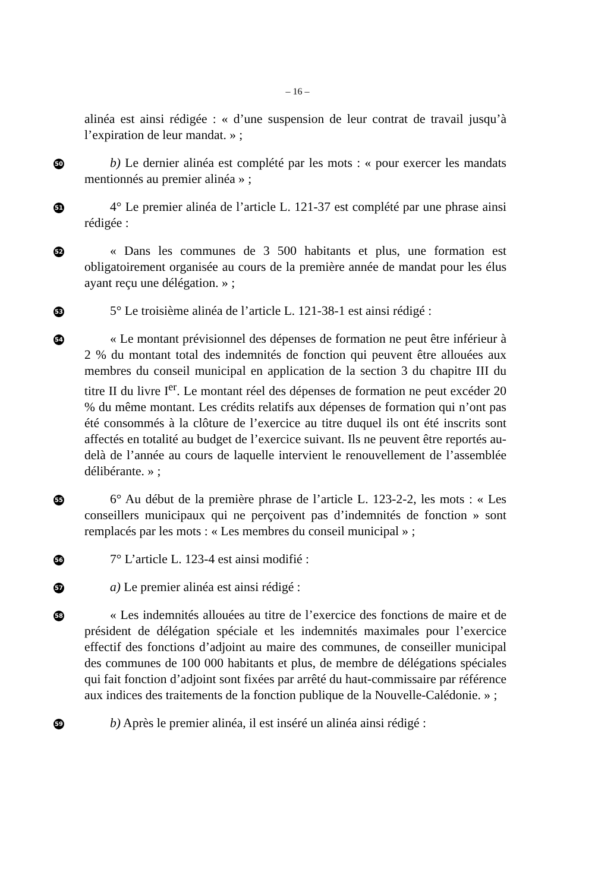– 16 –
alinéa est ainsi rédigée : « d’une suspension de leur contrat de travail jusqu’à l’expiration de leur mandat. » ;
50
b) Le dernier alinéa est complété par les mots : « pour exercer les mandats mentionnés au premier alinéa » ;
51
4° Le premier alinéa de l’article L. 121-37 est complété par une phrase ainsi rédigée :
52
« Dans les communes de 3 500 habitants et plus, une formation est obligatoirement organisée au cours de la première année de mandat pour les élus ayant reçu une délégation. » ;
53
5° Le troisième alinéa de l’article L. 121-38-1 est ainsi rédigé :
54
« Le montant prévisionnel des dépenses de formation ne peut être inférieur à 2 % du montant total des indemnités de fonction qui peuvent être allouées aux membres du conseil municipal en application de la section 3 du chapitre III du titre II du livre I<sup>er</sup>. Le montant réel des dépenses de formation ne peut excéder 20 % du même montant. Les crédits relatifs aux dépenses de formation qui n’ont pas été consommés à la clôture de l’exercice au titre duquel ils ont été inscrits sont affectés en totalité au budget de l’exercice suivant. Ils ne peuvent être reportés au-delà de l’année au cours de laquelle intervient le renouvellement de l’assemblée délibérante. » ;
55
6° Au début de la première phrase de l’article L. 123-2-2, les mots : « Les conseillers municipaux qui ne perçoivent pas d’indemnités de fonction » sont remplacés par les mots : « Les membres du conseil municipal » ;
56
7° L’article L. 123-4 est ainsi modifié :
57
a) Le premier alinéa est ainsi rédigé :
58
« Les indemnités allouées au titre de l’exercice des fonctions de maire et de président de délégation spéciale et les indemnités maximales pour l’exercice effectif des fonctions d’adjoint au maire des communes, de conseiller municipal des communes de 100 000 habitants et plus, de membre de délégations spéciales qui fait fonction d’adjoint sont fixées par arrêté du haut-commissaire par référence aux indices des traitements de la fonction publique de la Nouvelle-Calédonie. » ;
59
b) Après le premier alinéa, il est inséré un alinéa ainsi rédigé :